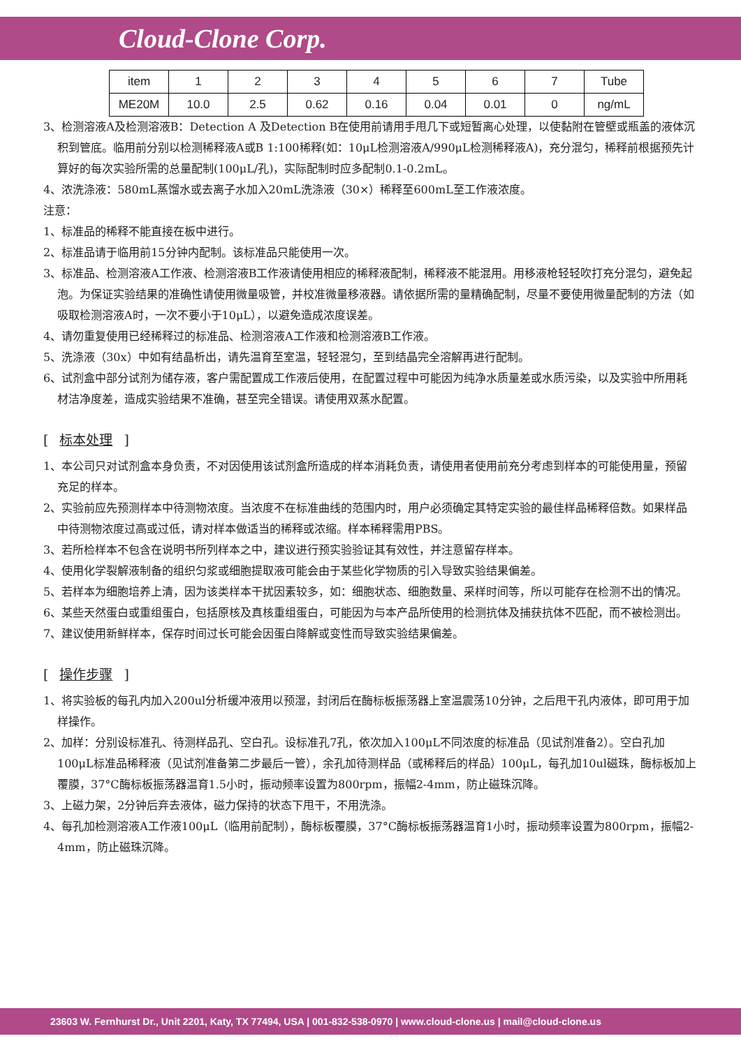Cloud-Clone Corp.
| item | 1 | 2 | 3 | 4 | 5 | 6 | 7 | Tube |
| ME20M | 10.0 | 2.5 | 0.62 | 0.16 | 0.04 | 0.01 | 0 | ng/mL |
3、检测溶液A及检测溶液B：Detection A 及Detection B在使用前请用手甩几下或短暂离心处理，以使黏附在管壁或瓶盖的液体沉积到管底。临用前分别以检测稀释液A或B 1:100稀释(如：10μL检测溶液A/990μL检测稀释液A)，充分混匀，稀释前根据预先计算好的每次实验所需的总量配制(100μL/孔)，实际配制时应多配制0.1-0.2mL。
4、浓洗涤液：580mL蒸馏水或去离子水加入20mL洗涤液（30×）稀释至600mL至工作液浓度。
注意：
1、标准品的稀释不能直接在板中进行。
2、标准品请于临用前15分钟内配制。该标准品只能使用一次。
3、标准品、检测溶液A工作液、检测溶液B工作液请使用相应的稀释液配制，稀释液不能混用。用移液枪轻轻吹打充分混匀，避免起泡。为保证实验结果的准确性请使用微量吸管，并校准微量移液器。请依据所需的量精确配制，尽量不要使用微量配制的方法（如吸取检测溶液A时，一次不要小于10μL），以避免造成浓度误差。
4、请勿重复使用已经稀释过的标准品、检测溶液A工作液和检测溶液B工作液。
5、洗涤液（30x）中如有结晶析出，请先温育至室温，轻轻混匀，至到结晶完全溶解再进行配制。
6、试剂盒中部分试剂为储存液，客户需配置成工作液后使用，在配置过程中可能因为纯净水质量差或水质污染，以及实验中所用耗材洁净度差，造成实验结果不准确，甚至完全错误。请使用双蒸水配置。
[ 标本处理 ]
1、本公司只对试剂盒本身负责，不对因使用该试剂盒所造成的样本消耗负责，请使用者使用前充分考虑到样本的可能使用量，预留充足的样本。
2、实验前应先预测样本中待测物浓度。当浓度不在标准曲线的范围内时，用户必须确定其特定实验的最佳样品稀释倍数。如果样品中待测物浓度过高或过低，请对样本做适当的稀释或浓缩。样本稀释需用PBS。
3、若所检样本不包含在说明书所列样本之中，建议进行预实验验证其有效性，并注意留存样本。
4、使用化学裂解液制备的组织匀浆或细胞提取液可能会由于某些化学物质的引入导致实验结果偏差。
5、若样本为细胞培养上清，因为该类样本干扰因素较多，如：细胞状态、细胞数量、采样时间等，所以可能存在检测不出的情况。
6、某些天然蛋白或重组蛋白，包括原核及真核重组蛋白，可能因为与本产品所使用的检测抗体及捕获抗体不匹配，而不被检测出。
7、建议使用新鲜样本，保存时间过长可能会因蛋白降解或变性而导致实验结果偏差。
[ 操作步骤 ]
1、将实验板的每孔内加入200ul分析缓冲液用以预湿，封闭后在酶标板振荡器上室温震荡10分钟，之后甩干孔内液体，即可用于加样操作。
2、加样：分别设标准孔、待测样品孔、空白孔。设标准孔7孔，依次加入100μL不同浓度的标准品（见试剂准备2）。空白孔加100μL标准品稀释液（见试剂准备第二步最后一管），余孔加待测样品（或稀释后的样品）100μL，每孔加10ul磁珠，酶标板加上覆膜，37°C酶标板振荡器温育1.5小时，振动频率设置为800rpm，振幅2-4mm，防止磁珠沉降。
3、上磁力架，2分钟后弃去液体，磁力保持的状态下甩干，不用洗涤。
4、每孔加检测溶液A工作液100μL（临用前配制），酶标板覆膜，37°C酶标板振荡器温育1小时，振动频率设置为800rpm，振幅2-4mm，防止磁珠沉降。
23603 W. Fernhurst Dr., Unit 2201, Katy, TX 77494, USA | 001-832-538-0970 | www.cloud-clone.us | mail@cloud-clone.us